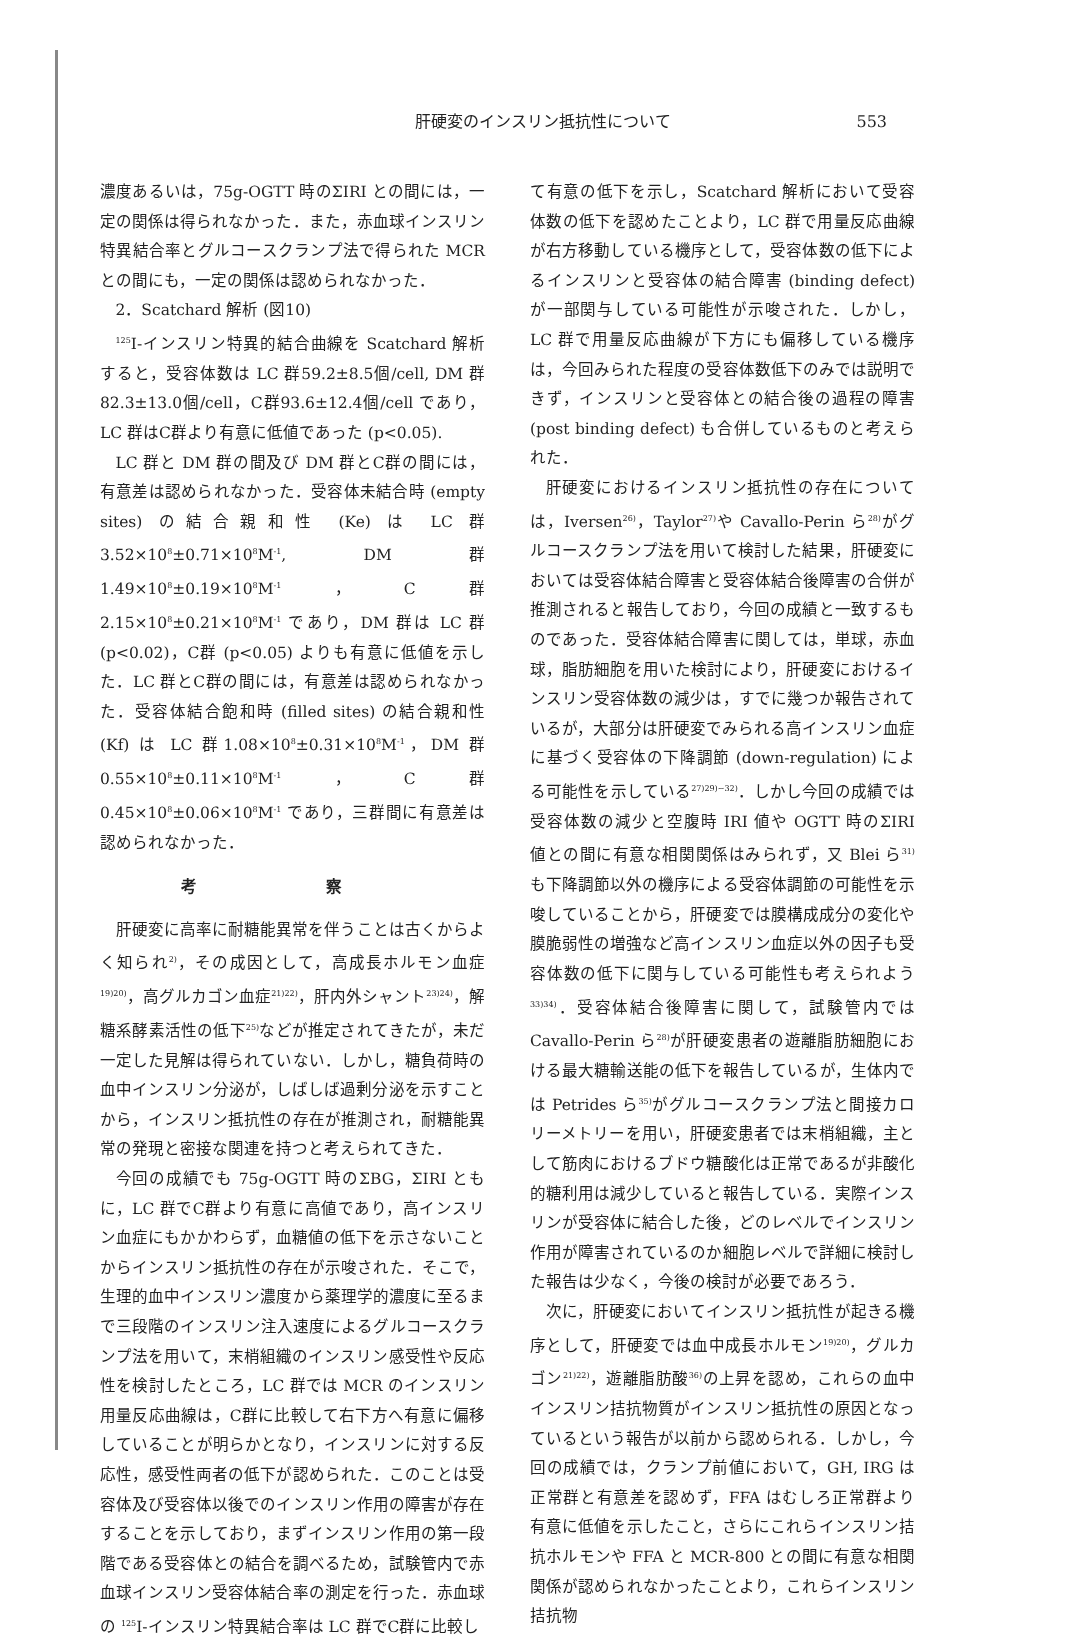肝硬変のインスリン抵抗性について
553
濃度あるいは，75g-OGTT 時のΣIRI との間には，一定の関係は得られなかった．また，赤血球インスリン特異結合率とグルコースクランプ法で得られた MCR との間にも，一定の関係は認められなかった．
2．Scatchard 解析 (図10)
<sup>125</sup>I-インスリン特異的結合曲線を Scatchard 解析すると，受容体数は LC 群59.2±8.5個/cell, DM 群82.3±13.0個/cell，C群93.6±12.4個/cell であり，LC 群はC群より有意に低値であった (p<0.05).
LC 群と DM 群の間及び DM 群とC群の間には，有意差は認められなかった．受容体未結合時 (empty sites) の結合親和性 (Ke) は LC 群3.52×10<sup>8</sup>±0.71×10<sup>8</sup>M<sup>-1</sup>, DM 群1.49×10<sup>8</sup>±0.19×10<sup>8</sup>M<sup>-1</sup>，C群2.15×10<sup>8</sup>±0.21×10<sup>8</sup>M<sup>-1</sup> であり，DM 群は LC 群 (p<0.02)，C群 (p<0.05) よりも有意に低値を示した．LC 群とC群の間には，有意差は認められなかった．受容体結合飽和時 (filled sites) の結合親和性 (Kf) は LC 群1.08×10<sup>8</sup>±0.31×10<sup>8</sup>M<sup>-1</sup>，DM 群0.55×10<sup>8</sup>±0.11×10<sup>8</sup>M<sup>-1</sup>，C群0.45×10<sup>8</sup>±0.06×10<sup>8</sup>M<sup>-1</sup> であり，三群間に有意差は認められなかった．
考 察
肝硬変に高率に耐糖能異常を伴うことは古くからよく知られ<sup>2)</sup>，その成因として，高成長ホルモン血症<sup>19)20)</sup>，高グルカゴン血症<sup>21)22)</sup>，肝内外シャント<sup>23)24)</sup>，解糖系酵素活性の低下<sup>25)</sup>などが推定されてきたが，未だ一定した見解は得られていない．しかし，糖負荷時の血中インスリン分泌が，しばしば過剰分泌を示すことから，インスリン抵抗性の存在が推測され，耐糖能異常の発現と密接な関連を持つと考えられてきた．
今回の成績でも 75g-OGTT 時のΣBG，ΣIRI ともに，LC 群でC群より有意に高値であり，高インスリン血症にもかかわらず，血糖値の低下を示さないことからインスリン抵抗性の存在が示唆された．そこで，生理的血中インスリン濃度から薬理学的濃度に至るまで三段階のインスリン注入速度によるグルコースクランプ法を用いて，末梢組織のインスリン感受性や反応性を検討したところ，LC 群では MCR のインスリン用量反応曲線は，C群に比較して右下方へ有意に偏移していることが明らかとなり，インスリンに対する反応性，感受性両者の低下が認められた．このことは受容体及び受容体以後でのインスリン作用の障害が存在することを示しており，まずインスリン作用の第一段階である受容体との結合を調べるため，試験管内で赤血球インスリン受容体結合率の測定を行った．赤血球の <sup>125</sup>I-インスリン特異結合率は LC 群でC群に比較し
て有意の低下を示し，Scatchard 解析において受容体数の低下を認めたことより，LC 群で用量反応曲線が右方移動している機序として，受容体数の低下によるインスリンと受容体の結合障害 (binding defect) が一部関与している可能性が示唆された．しかし，LC 群で用量反応曲線が下方にも偏移している機序は，今回みられた程度の受容体数低下のみでは説明できず，インスリンと受容体との結合後の過程の障害 (post binding defect) も合併しているものと考えられた．
肝硬変におけるインスリン抵抗性の存在については，Iversen<sup>26)</sup>，Taylor<sup>27)</sup>や Cavallo-Perin ら<sup>28)</sup>がグルコースクランプ法を用いて検討した結果，肝硬変においては受容体結合障害と受容体結合後障害の合併が推測されると報告しており，今回の成績と一致するものであった．受容体結合障害に関しては，単球，赤血球，脂肪細胞を用いた検討により，肝硬変におけるインスリン受容体数の減少は，すでに幾つか報告されているが，大部分は肝硬変でみられる高インスリン血症に基づく受容体の下降調節 (down-regulation) による可能性を示している<sup>27)29)~32)</sup>．しかし今回の成績では受容体数の減少と空腹時 IRI 値や OGTT 時のΣIRI 値との間に有意な相関関係はみられず，又 Blei ら<sup>31)</sup>も下降調節以外の機序による受容体調節の可能性を示唆していることから，肝硬変では膜構成成分の変化や膜脆弱性の増強など高インスリン血症以外の因子も受容体数の低下に関与している可能性も考えられよう<sup>33)34)</sup>．受容体結合後障害に関して，試験管内では Cavallo-Perin ら<sup>28)</sup>が肝硬変患者の遊離脂肪細胞における最大糖輸送能の低下を報告しているが，生体内では Petrides ら<sup>35)</sup>がグルコースクランプ法と間接カロリーメトリーを用い，肝硬変患者では末梢組織，主として筋肉におけるブドウ糖酸化は正常であるが非酸化的糖利用は減少していると報告している．実際インスリンが受容体に結合した後，どのレベルでインスリン作用が障害されているのか細胞レベルで詳細に検討した報告は少なく，今後の検討が必要であろう．
次に，肝硬変においてインスリン抵抗性が起きる機序として，肝硬変では血中成長ホルモン<sup>19)20)</sup>，グルカゴン<sup>21)22)</sup>，遊離脂肪酸<sup>36)</sup>の上昇を認め，これらの血中インスリン拮抗物質がインスリン抵抗性の原因となっているという報告が以前から認められる．しかし，今回の成績では，クランプ前値において，GH, IRG は正常群と有意差を認めず，FFA はむしろ正常群より有意に低値を示したこと，さらにこれらインスリン拮抗ホルモンや FFA と MCR-800 との間に有意な相関関係が認められなかったことより，これらインスリン拮抗物